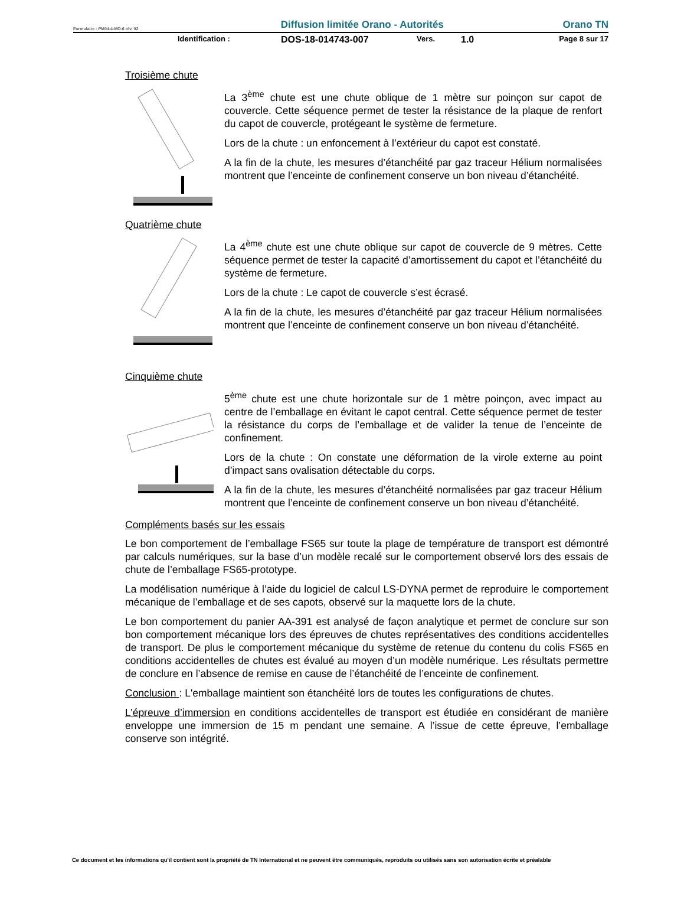Formulaire : PM04-4-MO-6 rév. 02 Diffusion limitée Orano - Autorités Orano TN
Identification : DOS-18-014743-007 Vers. 1.0 Page 8 sur 17
Troisième chute
La 3<sup>ème</sup> chute est une chute oblique de 1 mètre sur poinçon sur capot de couvercle. Cette séquence permet de tester la résistance de la plaque de renfort du capot de couvercle, protégeant le système de fermeture.
Lors de la chute : un enfoncement à l’extérieur du capot est constaté.
A la fin de la chute, les mesures d’étanchéité par gaz traceur Hélium normalisées montrent que l’enceinte de confinement conserve un bon niveau d’étanchéité.
Quatrième chute
La 4<sup>ème</sup> chute est une chute oblique sur capot de couvercle de 9 mètres. Cette séquence permet de tester la capacité d’amortissement du capot et l’étanchéité du système de fermeture.
Lors de la chute : Le capot de couvercle s’est écrasé.
A la fin de la chute, les mesures d’étanchéité par gaz traceur Hélium normalisées montrent que l’enceinte de confinement conserve un bon niveau d’étanchéité.
Cinquième chute
5<sup>ème</sup> chute est une chute horizontale sur de 1 mètre poinçon, avec impact au centre de l’emballage en évitant le capot central. Cette séquence permet de tester la résistance du corps de l’emballage et de valider la tenue de l’enceinte de confinement.
Lors de la chute : On constate une déformation de la virole externe au point d’impact sans ovalisation détectable du corps.
A la fin de la chute, les mesures d’étanchéité normalisées par gaz traceur Hélium montrent que l’enceinte de confinement conserve un bon niveau d’étanchéité.
Compléments basés sur les essais
Le bon comportement de l’emballage FS65 sur toute la plage de température de transport est démontré par calculs numériques, sur la base d’un modèle recalé sur le comportement observé lors des essais de chute de l’emballage FS65-prototype.
La modélisation numérique à l’aide du logiciel de calcul LS-DYNA permet de reproduire le comportement mécanique de l’emballage et de ses capots, observé sur la maquette lors de la chute.
Le bon comportement du panier AA-391 est analysé de façon analytique et permet de conclure sur son bon comportement mécanique lors des épreuves de chutes représentatives des conditions accidentelles de transport. De plus le comportement mécanique du système de retenue du contenu du colis FS65 en conditions accidentelles de chutes est évalué au moyen d’un modèle numérique. Les résultats permettre de conclure en l’absence de remise en cause de l’étanchéité de l’enceinte de confinement.
Conclusion : L'emballage maintient son étanchéité lors de toutes les configurations de chutes.
L’épreuve d’immersion en conditions accidentelles de transport est étudiée en considérant de manière enveloppe une immersion de 15 m pendant une semaine. A l’issue de cette épreuve, l’emballage conserve son intégrité.
Ce document et les informations qu'il contient sont la propriété de TN International et ne peuvent être communiqués, reproduits ou utilisés sans son autorisation écrite et préalable